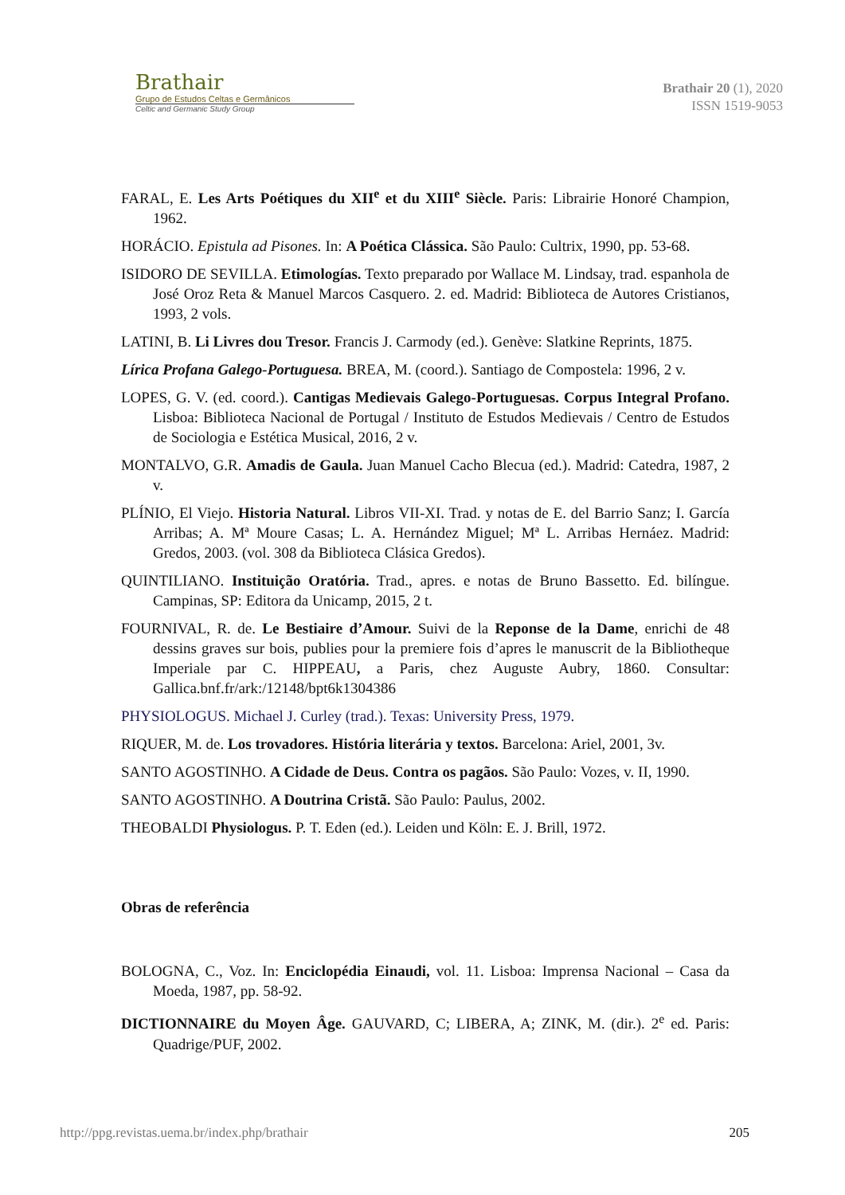Brathair
Grupo de Estudos Celtas e Germânicos
Celtic and Germanic Study Group
Brathair 20 (1), 2020
ISSN 1519-9053
FARAL, E. Les Arts Poétiques du XII<sup>e</sup> et du XIII<sup>e</sup> Siècle. Paris: Librairie Honoré Champion, 1962.
HORÁCIO. Epistula ad Pisones. In: A Poética Clássica. São Paulo: Cultrix, 1990, pp. 53-68.
ISIDORO DE SEVILLA. Etimologías. Texto preparado por Wallace M. Lindsay, trad. espanhola de José Oroz Reta & Manuel Marcos Casquero. 2. ed. Madrid: Biblioteca de Autores Cristianos, 1993, 2 vols.
LATINI, B. Li Livres dou Tresor. Francis J. Carmody (ed.). Genève: Slatkine Reprints, 1875.
Lírica Profana Galego-Portuguesa. BREA, M. (coord.). Santiago de Compostela: 1996, 2 v.
LOPES, G. V. (ed. coord.). Cantigas Medievais Galego-Portuguesas. Corpus Integral Profano. Lisboa: Biblioteca Nacional de Portugal / Instituto de Estudos Medievais / Centro de Estudos de Sociologia e Estética Musical, 2016, 2 v.
MONTALVO, G.R. Amadis de Gaula. Juan Manuel Cacho Blecua (ed.). Madrid: Catedra, 1987, 2 v.
PLÍNIO, El Viejo. Historia Natural. Libros VII-XI. Trad. y notas de E. del Barrio Sanz; I. García Arribas; A. Mª Moure Casas; L. A. Hernández Miguel; Mª L. Arribas Hernáez. Madrid: Gredos, 2003. (vol. 308 da Biblioteca Clásica Gredos).
QUINTILIANO. Instituição Oratória. Trad., apres. e notas de Bruno Bassetto. Ed. bilíngue. Campinas, SP: Editora da Unicamp, 2015, 2 t.
FOURNIVAL, R. de. Le Bestiaire d’Amour. Suivi de la Reponse de la Dame, enrichi de 48 dessins graves sur bois, publies pour la premiere fois d’apres le manuscrit de la Bibliotheque Imperiale par C. HIPPEAU, a Paris, chez Auguste Aubry, 1860. Consultar: Gallica.bnf.fr/ark:/12148/bpt6k1304386
PHYSIOLOGUS. Michael J. Curley (trad.). Texas: University Press, 1979.
RIQUER, M. de. Los trovadores. História literária y textos. Barcelona: Ariel, 2001, 3v.
SANTO AGOSTINHO. A Cidade de Deus. Contra os pagãos. São Paulo: Vozes, v. II, 1990.
SANTO AGOSTINHO. A Doutrina Cristã. São Paulo: Paulus, 2002.
THEOBALDI Physiologus. P. T. Eden (ed.). Leiden und Köln: E. J. Brill, 1972.
Obras de referência
BOLOGNA, C., Voz. In: Enciclopédia Einaudi, vol. 11. Lisboa: Imprensa Nacional – Casa da Moeda, 1987, pp. 58-92.
DICTIONNAIRE du Moyen Âge. GAUVARD, C; LIBERA, A; ZINK, M. (dir.). 2<sup>e</sup> ed. Paris: Quadrige/PUF, 2002.
http://ppg.revistas.uema.br/index.php/brathair 205